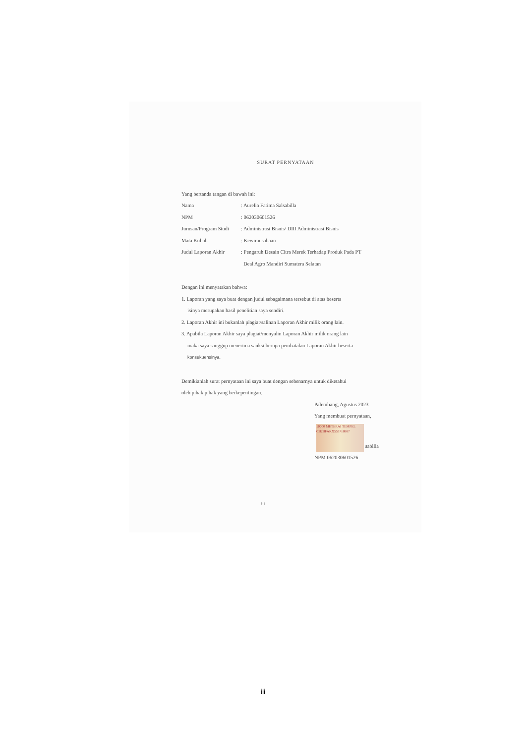SURAT PERNYATAAN
Yang bertanda tangan di bawah ini:
Nama: Aurelia Fatima Salsabilla
NPM: 062030601526
Jurusan/Program Studi: Administrasi Bisnis/ DIII Administrasi Bisnis
Mata Kuliah: Kewirausahaan
Judul Laporan Akhir: Pengaruh Desain Citra Merek Terhadap Produk Pada PT
Deal Agro Mandiri Sumatera Selatan
Dengan ini menyatakan bahwa:
1. Laporan yang saya buat dengan judul sebagaimana tersebut di atas beserta
isinya merupakan hasil penelitian saya sendiri.
2. Laporan Akhir ini bukanlah plagiat/salinan Laporan Akhir milik orang lain.
3. Apabila Laporan Akhir saya plagiat/menyalin Laporan Akhir milik orang lain
maka saya sanggup menerima sanksi berupa pembatalan Laporan Akhir beserta
konsekuensinya.
Demikianlah surat pernyataan ini saya buat dengan sebenarnya untuk diketahui
oleh pihak pihak yang berkepentingan.
Palembang, Agustus 2023
Yang membuat pernyataan,
10000 METERAI TEMPEL
CB2BFAKX553718887 sabilla
NPM 062030601526
iii
iii